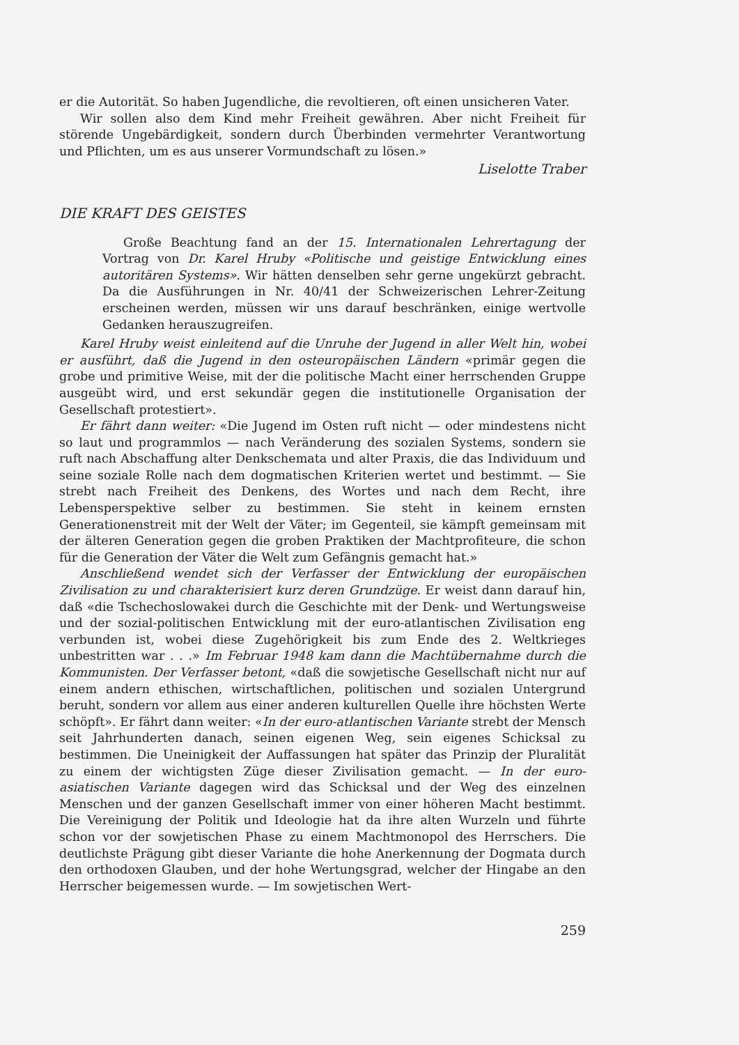er die Autorität. So haben Jugendliche, die revoltieren, oft einen unsicheren Vater.
Wir sollen also dem Kind mehr Freiheit gewähren. Aber nicht Freiheit für störende Ungebärdigkeit, sondern durch Überbinden vermehrter Verantwortung und Pflichten, um es aus unserer Vormundschaft zu lösen.»
Liselotte Traber
DIE KRAFT DES GEISTES
Große Beachtung fand an der 15. Internationalen Lehrertagung der Vortrag von Dr. Karel Hruby «Politische und geistige Entwicklung eines autoritären Systems». Wir hätten denselben sehr gerne ungekürzt gebracht. Da die Ausführungen in Nr. 40/41 der Schweizerischen Lehrer-Zeitung erscheinen werden, müssen wir uns darauf beschränken, einige wertvolle Gedanken herauszugreifen.
Karel Hruby weist einleitend auf die Unruhe der Jugend in aller Welt hin, wobei er ausführt, daß die Jugend in den osteuropäischen Ländern «primär gegen die grobe und primitive Weise, mit der die politische Macht einer herrschenden Gruppe ausgeübt wird, und erst sekundär gegen die institutionelle Organisation der Gesellschaft protestiert».
Er fährt dann weiter: «Die Jugend im Osten ruft nicht — oder mindestens nicht so laut und programmlos — nach Veränderung des sozialen Systems, sondern sie ruft nach Abschaffung alter Denkschemata und alter Praxis, die das Individuum und seine soziale Rolle nach dem dogmatischen Kriterien wertet und bestimmt. — Sie strebt nach Freiheit des Denkens, des Wortes und nach dem Recht, ihre Lebensperspektive selber zu bestimmen. Sie steht in keinem ernsten Generationenstreit mit der Welt der Väter; im Gegenteil, sie kämpft gemeinsam mit der älteren Generation gegen die groben Praktiken der Machtprofiteure, die schon für die Generation der Väter die Welt zum Gefängnis gemacht hat.»
Anschließend wendet sich der Verfasser der Entwicklung der europäischen Zivilisation zu und charakterisiert kurz deren Grundzüge. Er weist dann darauf hin, daß «die Tschechoslowakei durch die Geschichte mit der Denk- und Wertungsweise und der sozial-politischen Entwicklung mit der euro-atlantischen Zivilisation eng verbunden ist, wobei diese Zugehörigkeit bis zum Ende des 2. Weltkrieges unbestritten war . . .» Im Februar 1948 kam dann die Machtübernahme durch die Kommunisten. Der Verfasser betont, «daß die sowjetische Gesellschaft nicht nur auf einem andern ethischen, wirtschaftlichen, politischen und sozialen Untergrund beruht, sondern vor allem aus einer anderen kulturellen Quelle ihre höchsten Werte schöpft». Er fährt dann weiter: «In der euro-atlantischen Variante strebt der Mensch seit Jahrhunderten danach, seinen eigenen Weg, sein eigenes Schicksal zu bestimmen. Die Uneinigkeit der Auffassungen hat später das Prinzip der Pluralität zu einem der wichtigsten Züge dieser Zivilisation gemacht. — In der euro-asiatischen Variante dagegen wird das Schicksal und der Weg des einzelnen Menschen und der ganzen Gesellschaft immer von einer höheren Macht bestimmt. Die Vereinigung der Politik und Ideologie hat da ihre alten Wurzeln und führte schon vor der sowjetischen Phase zu einem Machtmonopol des Herrschers. Die deutlichste Prägung gibt dieser Variante die hohe Anerkennung der Dogmata durch den orthodoxen Glauben, und der hohe Wertungsgrad, welcher der Hingabe an den Herrscher beigemessen wurde. — Im sowjetischen Wert-
259